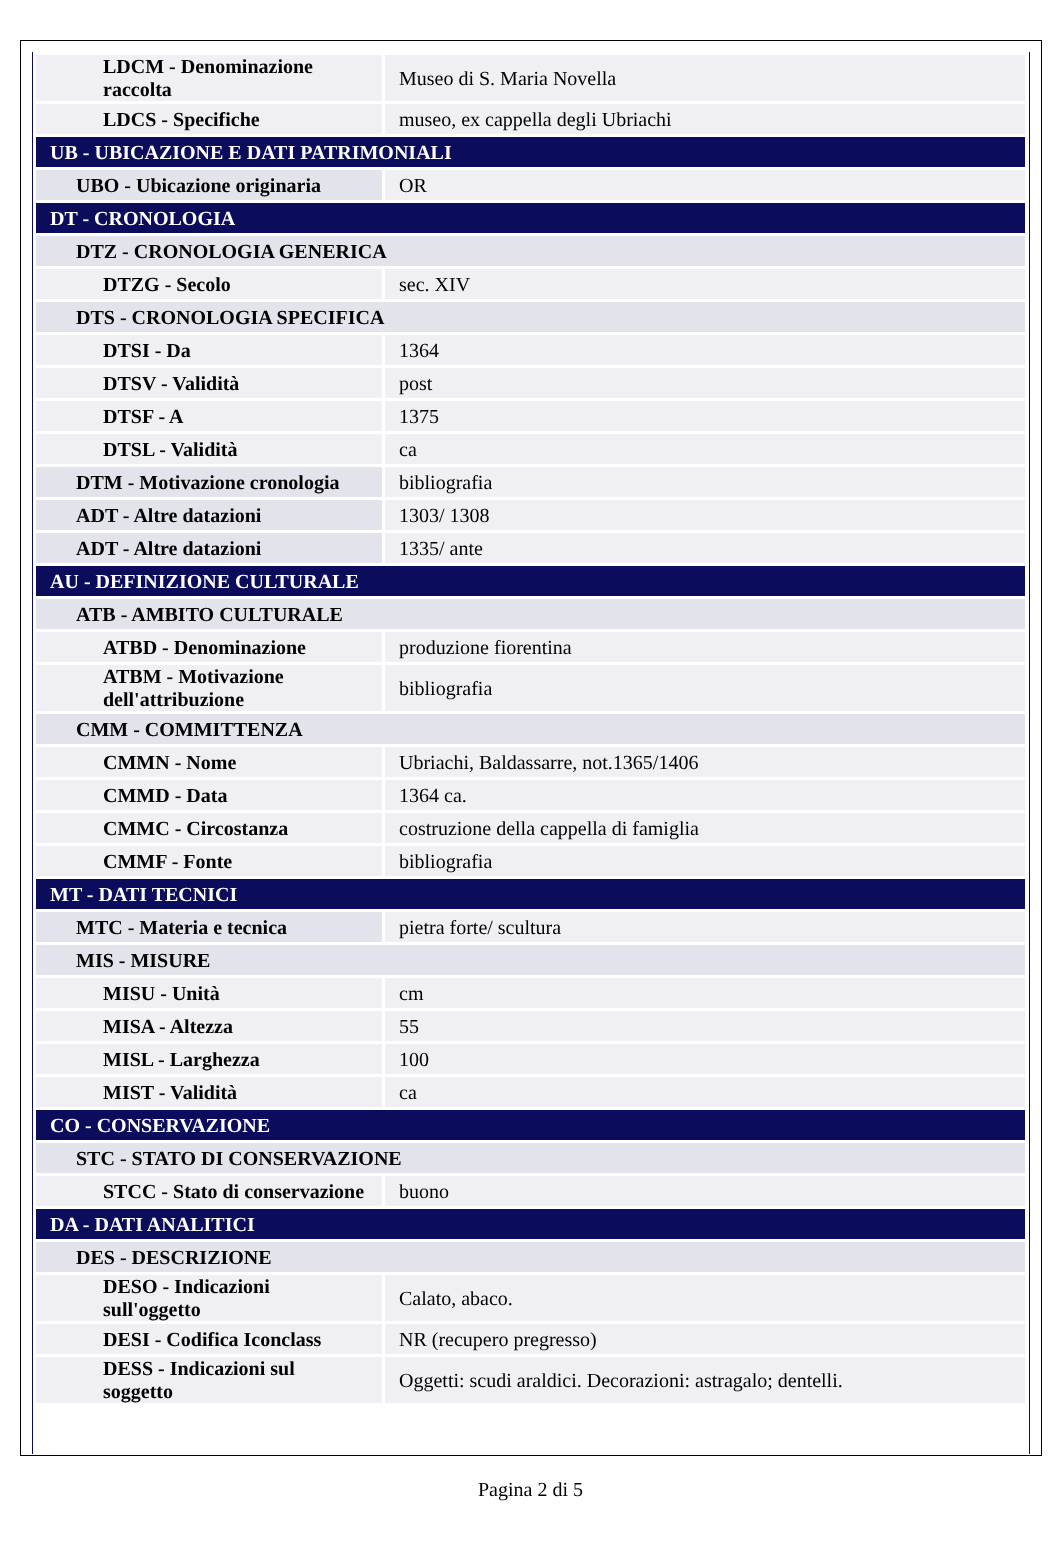| LDCM - Denominazione raccolta | Museo di S. Maria Novella |
| LDCS - Specifiche | museo, ex cappella degli Ubriachi |
| UB - UBICAZIONE E DATI PATRIMONIALI | |
| UBO - Ubicazione originaria | OR |
| DT - CRONOLOGIA | |
| DTZ - CRONOLOGIA GENERICA | |
| DTZG - Secolo | sec. XIV |
| DTS - CRONOLOGIA SPECIFICA | |
| DTSI - Da | 1364 |
| DTSV - Validità | post |
| DTSF - A | 1375 |
| DTSL - Validità | ca |
| DTM - Motivazione cronologia | bibliografia |
| ADT - Altre datazioni | 1303/ 1308 |
| ADT - Altre datazioni | 1335/ ante |
| AU - DEFINIZIONE CULTURALE | |
| ATB - AMBITO CULTURALE | |
| ATBD - Denominazione | produzione fiorentina |
| ATBM - Motivazione dell'attribuzione | bibliografia |
| CMM - COMMITTENZA | |
| CMMN - Nome | Ubriachi, Baldassarre, not.1365/1406 |
| CMMD - Data | 1364 ca. |
| CMMC - Circostanza | costruzione della cappella di famiglia |
| CMMF - Fonte | bibliografia |
| MT - DATI TECNICI | |
| MTC - Materia e tecnica | pietra forte/ scultura |
| MIS - MISURE | |
| MISU - Unità | cm |
| MISA - Altezza | 55 |
| MISL - Larghezza | 100 |
| MIST - Validità | ca |
| CO - CONSERVAZIONE | |
| STC - STATO DI CONSERVAZIONE | |
| STCC - Stato di conservazione | buono |
| DA - DATI ANALITICI | |
| DES - DESCRIZIONE | |
| DESO - Indicazioni sull'oggetto | Calato, abaco. |
| DESI - Codifica Iconclass | NR (recupero pregresso) |
| DESS - Indicazioni sul soggetto | Oggetti: scudi araldici. Decorazioni: astragalo; dentelli. |
Pagina 2 di 5